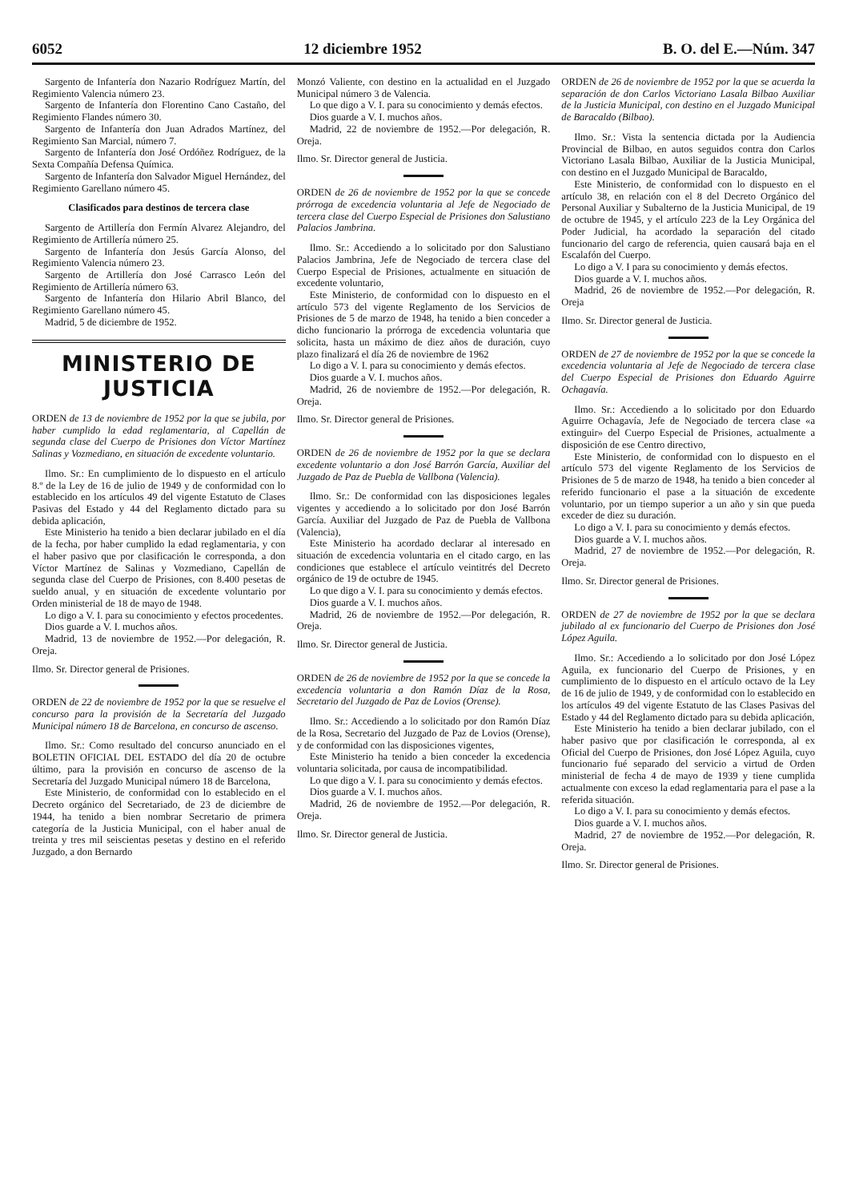6052 12 diciembre 1952 B. O. del E.—Núm. 347
Sargento de Infantería don Nazario Rodríguez Martín, del Regimiento Valencia número 23.
Sargento de Infantería don Florentino Cano Castaño, del Regimiento Flandes número 30.
Sargento de Infantería don Juan Adrados Martínez, del Regimiento San Marcial, número 7.
Sargento de Infantería don José Ordóñez Rodríguez, de la Sexta Compañía Defensa Química.
Sargento de Infantería don Salvador Miguel Hernández, del Regimiento Garellano número 45.
Clasificados para destinos de tercera clase
Sargento de Artillería don Fermín Alvarez Alejandro, del Regimiento de Artillería número 25.
Sargento de Infantería don Jesús García Alonso, del Regimiento Valencia número 23.
Sargento de Artillería don José Carrasco León del Regimiento de Artillería número 63.
Sargento de Infantería don Hilario Abril Blanco, del Regimiento Garellano número 45.
Madrid, 5 de diciembre de 1952.
MINISTERIO DE JUSTICIA
ORDEN de 13 de noviembre de 1952 por la que se jubila, por haber cumplido la edad reglamentaria, al Capellán de segunda clase del Cuerpo de Prisiones don Víctor Martínez Salinas y Vozmediano, en situación de excedente voluntario.
Ilmo. Sr.: En cumplimiento de lo dispuesto en el artículo 8.º de la Ley de 16 de julio de 1949 y de conformidad con lo establecido en los artículos 49 del vigente Estatuto de Clases Pasivas del Estado y 44 del Reglamento dictado para su debida aplicación,
Este Ministerio ha tenido a bien declarar jubilado en el día de la fecha, por haber cumplido la edad reglamentaria, y con el haber pasivo que por clasificación le corresponda, a don Víctor Martínez de Salinas y Vozmediano, Capellán de segunda clase del Cuerpo de Prisiones, con 8.400 pesetas de sueldo anual, y en situación de excedente voluntario por Orden ministerial de 18 de mayo de 1948.
Lo digo a V. I. para su conocimiento y efectos procedentes.
Dios guarde a V. I. muchos años.
Madrid, 13 de noviembre de 1952.—Por delegación, R. Oreja.
Ilmo. Sr. Director general de Prisiones.
ORDEN de 22 de noviembre de 1952 por la que se resuelve el concurso para la provisión de la Secretaría del Juzgado Municipal número 18 de Barcelona, en concurso de ascenso.
Ilmo. Sr.: Como resultado del concurso anunciado en el BOLETIN OFICIAL DEL ESTADO del día 20 de octubre último, para la provisión en concurso de ascenso de la Secretaría del Juzgado Municipal número 18 de Barcelona,
Este Ministerio, de conformidad con lo establecido en el Decreto orgánico del Secretariado, de 23 de diciembre de 1944, ha tenido a bien nombrar Secretario de primera categoría de la Justicia Municipal, con el haber anual de treinta y tres mil seiscientas pesetas y destino en el referido Juzgado, a don Bernardo
Monzó Valiente, con destino en la actualidad en el Juzgado Municipal número 3 de Valencia.
Lo que digo a V. I. para su conocimiento y demás efectos.
Dios guarde a V. I. muchos años.
Madrid, 22 de noviembre de 1952.—Por delegación, R. Oreja.
Ilmo. Sr. Director general de Justicia.
ORDEN de 26 de noviembre de 1952 por la que se concede prórroga de excedencia voluntaria al Jefe de Negociado de tercera clase del Cuerpo Especial de Prisiones don Salustiano Palacios Jambrina.
Ilmo. Sr.: Accediendo a lo solicitado por don Salustiano Palacios Jambrina, Jefe de Negociado de tercera clase del Cuerpo Especial de Prisiones, actualmente en situación de excedente voluntario,
Este Ministerio, de conformidad con lo dispuesto en el artículo 573 del vigente Reglamento de los Servicios de Prisiones de 5 de marzo de 1948, ha tenido a bien conceder a dicho funcionario la prórroga de excedencia voluntaria que solicita, hasta un máximo de diez años de duración, cuyo plazo finalizará el día 26 de noviembre de 1962
Lo digo a V. I. para su conocimiento y demás efectos.
Dios guarde a V. I. muchos años.
Madrid, 26 de noviembre de 1952.—Por delegación, R. Oreja.
Ilmo. Sr. Director general de Prisiones.
ORDEN de 26 de noviembre de 1952 por la que se declara excedente voluntario a don José Barrón García, Auxiliar del Juzgado de Paz de Puebla de Vallbona (Valencia).
Ilmo. Sr.: De conformidad con las disposiciones legales vigentes y accediendo a lo solicitado por don José Barrón García. Auxiliar del Juzgado de Paz de Puebla de Vallbona (Valencia),
Este Ministerio ha acordado declarar al interesado en situación de excedencia voluntaria en el citado cargo, en las condiciones que establece el artículo veintitrés del Decreto orgánico de 19 de octubre de 1945.
Lo que digo a V. I. para su conocimiento y demás efectos.
Dios guarde a V. I. muchos años.
Madrid, 26 de noviembre de 1952.—Por delegación, R. Oreja.
Ilmo. Sr. Director general de Justicia.
ORDEN de 26 de noviembre de 1952 por la que se concede la excedencia voluntaria a don Ramón Díaz de la Rosa, Secretario del Juzgado de Paz de Lovios (Orense).
Ilmo. Sr.: Accediendo a lo solicitado por don Ramón Díaz de la Rosa, Secretario del Juzgado de Paz de Lovios (Orense), y de conformidad con las disposiciones vigentes,
Este Ministerio ha tenido a bien conceder la excedencia voluntaria solicitada, por causa de incompatibilidad.
Lo que digo a V. I. para su conocimiento y demás efectos.
Dios guarde a V. I. muchos años.
Madrid, 26 de noviembre de 1952.—Por delegación, R. Oreja.
Ilmo. Sr. Director general de Justicia.
ORDEN de 26 de noviembre de 1952 por la que se acuerda la separación de don Carlos Victoriano Lasala Bilbao Auxiliar de la Justicia Municipal, con destino en el Juzgado Municipal de Baracaldo (Bilbao).
Ilmo. Sr.: Vista la sentencia dictada por la Audiencia Provincial de Bilbao, en autos seguidos contra don Carlos Victoriano Lasala Bilbao, Auxiliar de la Justicia Municipal, con destino en el Juzgado Municipal de Baracaldo,
Este Ministerio, de conformidad con lo dispuesto en el artículo 38, en relación con el 8 del Decreto Orgánico del Personal Auxiliar y Subalterno de la Justicia Municipal, de 19 de octubre de 1945, y el artículo 223 de la Ley Orgánica del Poder Judicial, ha acordado la separación del citado funcionario del cargo de referencia, quien causará baja en el Escalafón del Cuerpo.
Lo digo a V. I para su conocimiento y demás efectos.
Dios guarde a V. I. muchos años.
Madrid, 26 de noviembre de 1952.—Por delegación, R. Oreja
Ilmo. Sr. Director general de Justicia.
ORDEN de 27 de noviembre de 1952 por la que se concede la excedencia voluntaria al Jefe de Negociado de tercera clase del Cuerpo Especial de Prisiones don Eduardo Aguirre Ochagavía.
Ilmo. Sr.: Accediendo a lo solicitado por don Eduardo Aguirre Ochagavía, Jefe de Negociado de tercera clase «a extinguir» del Cuerpo Especial de Prisiones, actualmente a disposición de ese Centro directivo,
Este Ministerio, de conformidad con lo dispuesto en el artículo 573 del vigente Reglamento de los Servicios de Prisiones de 5 de marzo de 1948, ha tenido a bien conceder al referido funcionario el pase a la situación de excedente voluntario, por un tiempo superior a un año y sin que pueda exceder de diez su duración.
Lo digo a V. I. para su conocimiento y demás efectos.
Dios guarde a V. I. muchos años.
Madrid, 27 de noviembre de 1952.—Por delegación, R. Oreja.
Ilmo. Sr. Director general de Prisiones.
ORDEN de 27 de noviembre de 1952 por la que se declara jubilado al ex funcionario del Cuerpo de Prisiones don José López Aguila.
Ilmo. Sr.: Accediendo a lo solicitado por don José López Aguila, ex funcionario del Cuerpo de Prisiones, y en cumplimiento de lo dispuesto en el artículo octavo de la Ley de 16 de julio de 1949, y de conformidad con lo establecido en los artículos 49 del vigente Estatuto de las Clases Pasivas del Estado y 44 del Reglamento dictado para su debida aplicación,
Este Ministerio ha tenido a bien declarar jubilado, con el haber pasivo que por clasificación le corresponda, al ex Oficial del Cuerpo de Prisiones, don José López Aguila, cuyo funcionario fué separado del servicio a virtud de Orden ministerial de fecha 4 de mayo de 1939 y tiene cumplida actualmente con exceso la edad reglamentaria para el pase a la referida situación.
Lo digo a V. I. para su conocimiento y demás efectos.
Dios guarde a V. I. muchos años.
Madrid, 27 de noviembre de 1952.—Por delegación, R. Oreja.
Ilmo. Sr. Director general de Prisiones.